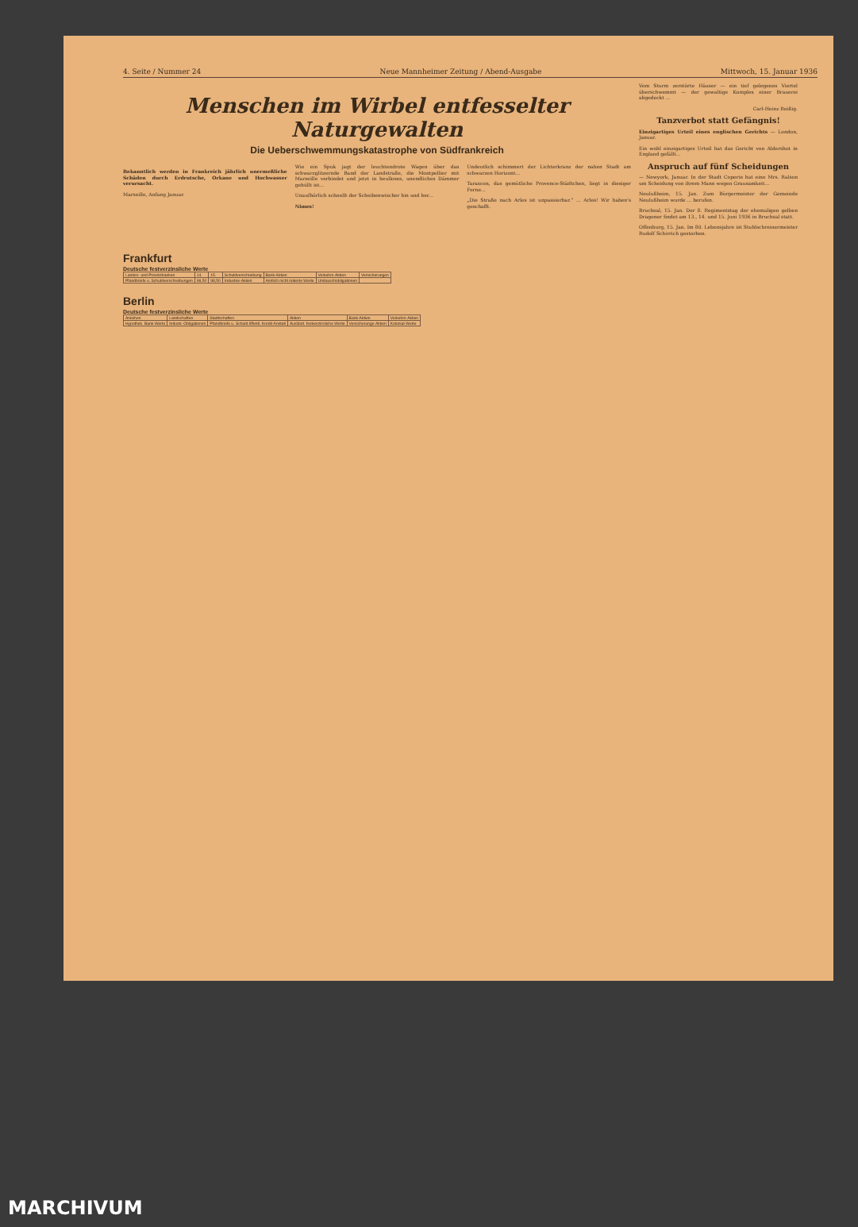4. Seite / Nummer 24 Neue Mannheimer Zeitung / Abend-Ausgabe Mittwoch, 15. Januar 1936
Menschen im Wirbel entfesselter Naturgewalten
Die Ueberschwemmungskatastrophe von Südfrankreich
Bekanntlich werden in Frankreich jährlich unermeßliche Schäden durch Erdrutsche, Orkane und Hochwasser verursacht.
Marseille, Anfang Januar.
Wie ein Spuk jagt der leuchtendrote Wagen über das schwarzglitzernde Band der Landstraße, die Montpellier mit Marseille verbindet und jetzt in heulloses, unendliches Dämmer gehüllt ist...
Unaufhörlich schnellt der Scheibenwischer hin und her...
Nimes!
Undeutlich schimmert der Lichterkranz der nahen Stadt am schwarzen Horizont...
Tarascon, das gemütliche Provence-Städtchen, liegt in diesiger Ferne...
„Die Straße nach Arles ist unpassierbar.“ ... Arles! Wir haben's geschafft.
Vom Sturm zerstörte Häuser — ein tief gelegenes Viertel überschwemmt — der gewaltige Komplex einer Brauerei abgedeckt ...
Carl-Heinz Roißig.
Tanzverbot statt Gefängnis!
Einzigartiges Urteil eines englischen Gerichts — London, Januar.
Ein wohl einzigartiges Urteil hat das Gericht von Aldershot in England gefällt...
Anspruch auf fünf Scheidungen
— Newyork, Januar. In der Stadt Coperie hat eine Mrs. Ralson um Scheidung von ihrem Mann wegen Grausamkeit...
Neulußheim, 15. Jan. Zum Bürgermeister der Gemeinde Neulußheim wurde ... berufen.
Bruchsal, 15. Jan. Der 8. Regimentstag der ehemaligen gelben Dragoner findet am 13., 14. und 15. Juni 1936 in Bruchsal statt.
Offenburg, 15. Jan. Im 80. Lebensjahre ist Stuhlschreinermeister Rudolf Schirrich gestorben.
Frankfurt
Deutsche festverzinsliche Werte
| Landes- und Provinzbanken | 14. | 15. | Schuldverschreibung | Bank-Aktien | Verkehrs-Aktien | Versicherungen |
| Pfandbriefe u. Schuldverschreibungen | 98,50 | 98,50 | Industrie-Aktien | Amtlich nicht notierte Werte | Umtauschobligationen | |
Berlin
Deutsche festverzinsliche Werte
| Anleihen | Landschaften | Stadtschaften | Aktien | Bank-Aktien | Verkehrs-Aktien |
| Hypothek. Bank-Werte | Industr.-Obligationen | Pfandbriefe u. Schuld öffentl. Kredit-Anstalt | Ausländ. festverzinsliche Werte | Versicherungs-Aktien | Kolonial-Werte |
MARCHIVUM